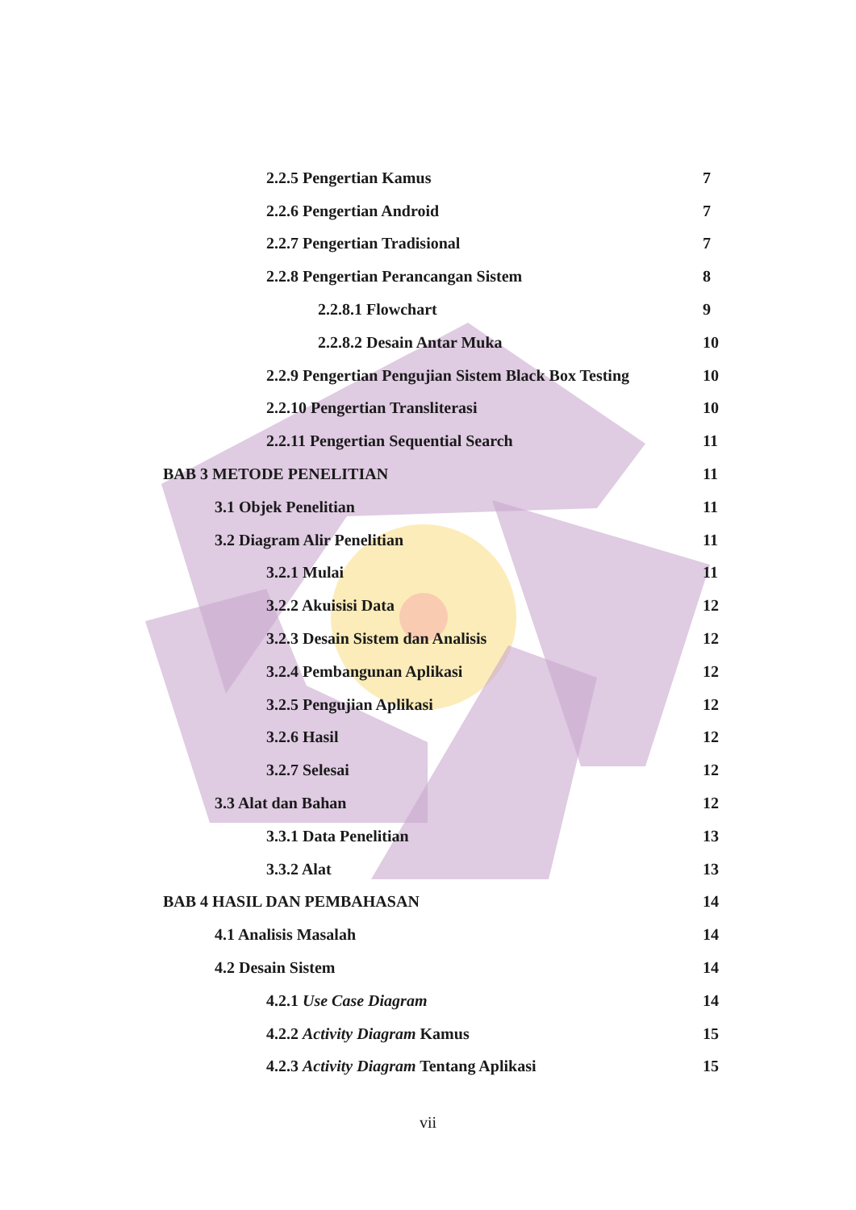2.2.5 Pengertian Kamus 7
2.2.6 Pengertian Android 7
2.2.7 Pengertian Tradisional 7
2.2.8 Pengertian Perancangan Sistem 8
2.2.8.1 Flowchart 9
2.2.8.2 Desain Antar Muka 10
2.2.9 Pengertian Pengujian Sistem Black Box Testing 10
2.2.10 Pengertian Transliterasi 10
2.2.11 Pengertian Sequential Search 11
BAB 3 METODE PENELITIAN 11
3.1 Objek Penelitian 11
3.2 Diagram Alir Penelitian 11
3.2.1 Mulai 11
3.2.2 Akuisisi Data 12
3.2.3 Desain Sistem dan Analisis 12
3.2.4 Pembangunan Aplikasi 12
3.2.5 Pengujian Aplikasi 12
3.2.6 Hasil 12
3.2.7 Selesai 12
3.3 Alat dan Bahan 12
3.3.1 Data Penelitian 13
3.3.2 Alat 13
BAB 4 HASIL DAN PEMBAHASAN 14
4.1 Analisis Masalah 14
4.2 Desain Sistem 14
4.2.1 Use Case Diagram 14
4.2.2 Activity Diagram Kamus 15
4.2.3 Activity Diagram Tentang Aplikasi 15
vii